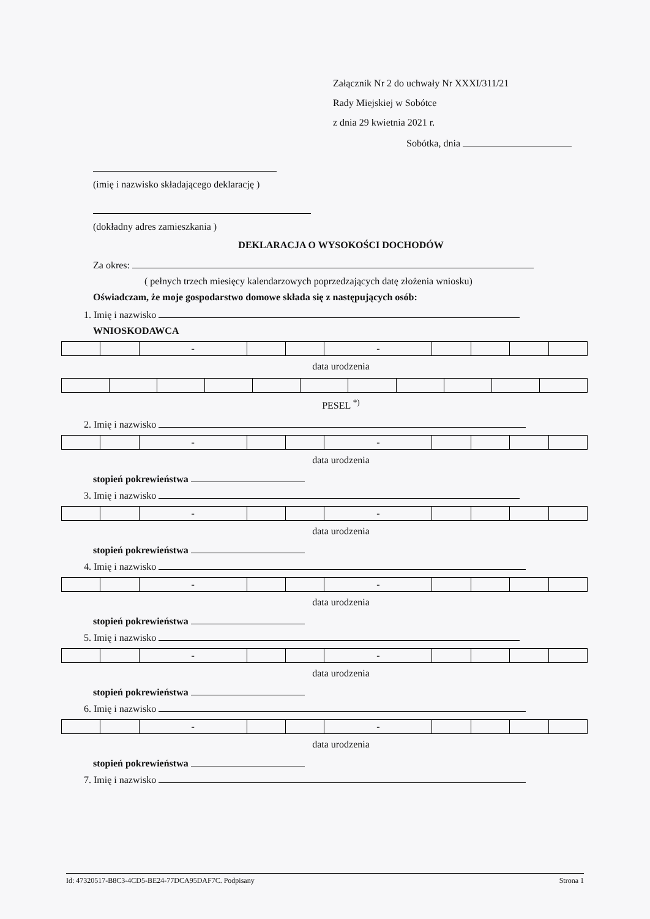Załącznik Nr 2 do uchwały Nr XXXI/311/21
Rady Miejskiej w Sobótce
z dnia 29 kwietnia 2021 r.
Sobótka, dnia
(imię i nazwisko składającego deklarację )
(dokładny adres zamieszkania )
DEKLARACJA O WYSOKOŚCI DOCHODÓW
Za okres:
( pełnych trzech miesięcy kalendarzowych poprzedzających datę złożenia wniosku)
Oświadczam, że moje gospodarstwo domowe składa się z następujących osób:
1. Imię i nazwisko
WNIOSKODAWCA
| | | - | | | - | | | | |
data urodzenia
PESEL <sup>*)</sup>
2. Imię i nazwisko
| | | - | | | - | | | | |
data urodzenia
stopień pokrewieństwa
3. Imię i nazwisko
| | | - | | | - | | | | |
data urodzenia
stopień pokrewieństwa
4. Imię i nazwisko
| | | - | | | - | | | | |
data urodzenia
stopień pokrewieństwa
5. Imię i nazwisko
| | | - | | | - | | | | |
data urodzenia
stopień pokrewieństwa
6. Imię i nazwisko
| | | - | | | - | | | | |
data urodzenia
stopień pokrewieństwa
7. Imię i nazwisko
Id: 47320517-B8C3-4CD5-BE24-77DCA95DAF7C. Podpisany Strona 1